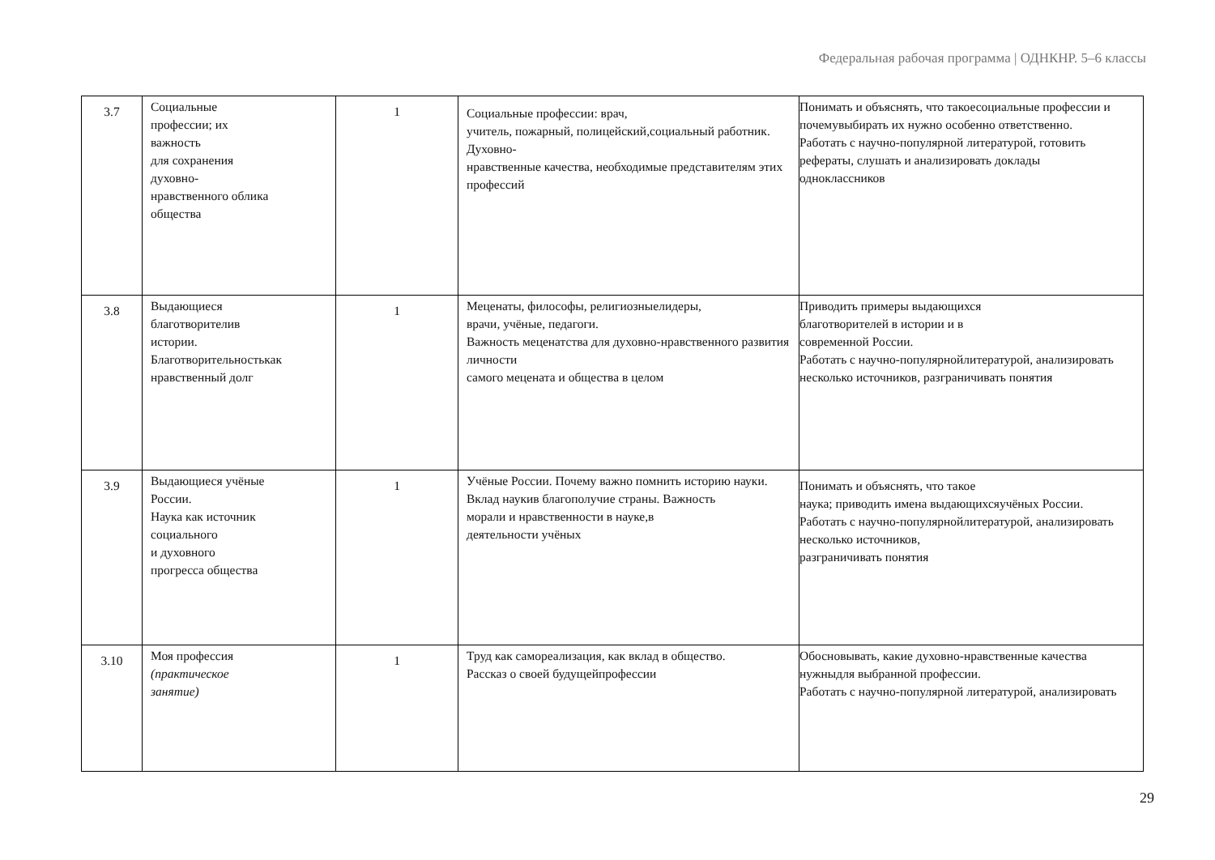Федеральная рабочая программа | ОДНКНР. 5–6 классы
| 3.7 | Социальные профессии; их важность для сохранения духовно- нравственного облика общества | 1 | Социальные профессии: врач, учитель, пожарный, полицейский,социальный работник. Духовно- нравственные качества, необходимые представителям этих профессий | Понимать и объяснять, что такоесоциальные профессии и почемувыбирать их нужно особенно ответственно. Работать с научно-популярной литературой, готовить рефераты, слушать и анализировать доклады одноклассников |
| 3.8 | Выдающиеся благотворителив истории. Благотворительностькак нравственный долг | 1 | Меценаты, философы, религиозныелидеры, врачи, учёные, педагоги. Важность меценатства для духовно-нравственного развития личности самого мецената и общества в целом | Приводить примеры выдающихся благотворителей в истории и в современной России. Работать с научно-популярнойлитературой, анализировать несколько источников, разграничивать понятия |
| 3.9 | Выдающиеся учёные России. Наука как источник социального и духовного прогресса общества | 1 | Учёные России. Почему важно помнить историю науки. Вклад наукив благополучие страны. Важность морали и нравственности в науке,в деятельности учёных | Понимать и объяснять, что такое наука; приводить имена выдающихсяучёных России. Работать с научно-популярнойлитературой, анализировать несколько источников, разграничивать понятия |
| 3.10 | Моя профессия (практическое занятие) | 1 | Труд как самореализация, как вклад в общество. Рассказ о своей будущейпрофессии | Обосновывать, какие духовно-нравственные качества нужныдля выбранной профессии. Работать с научно-популярной литературой, анализировать |
29